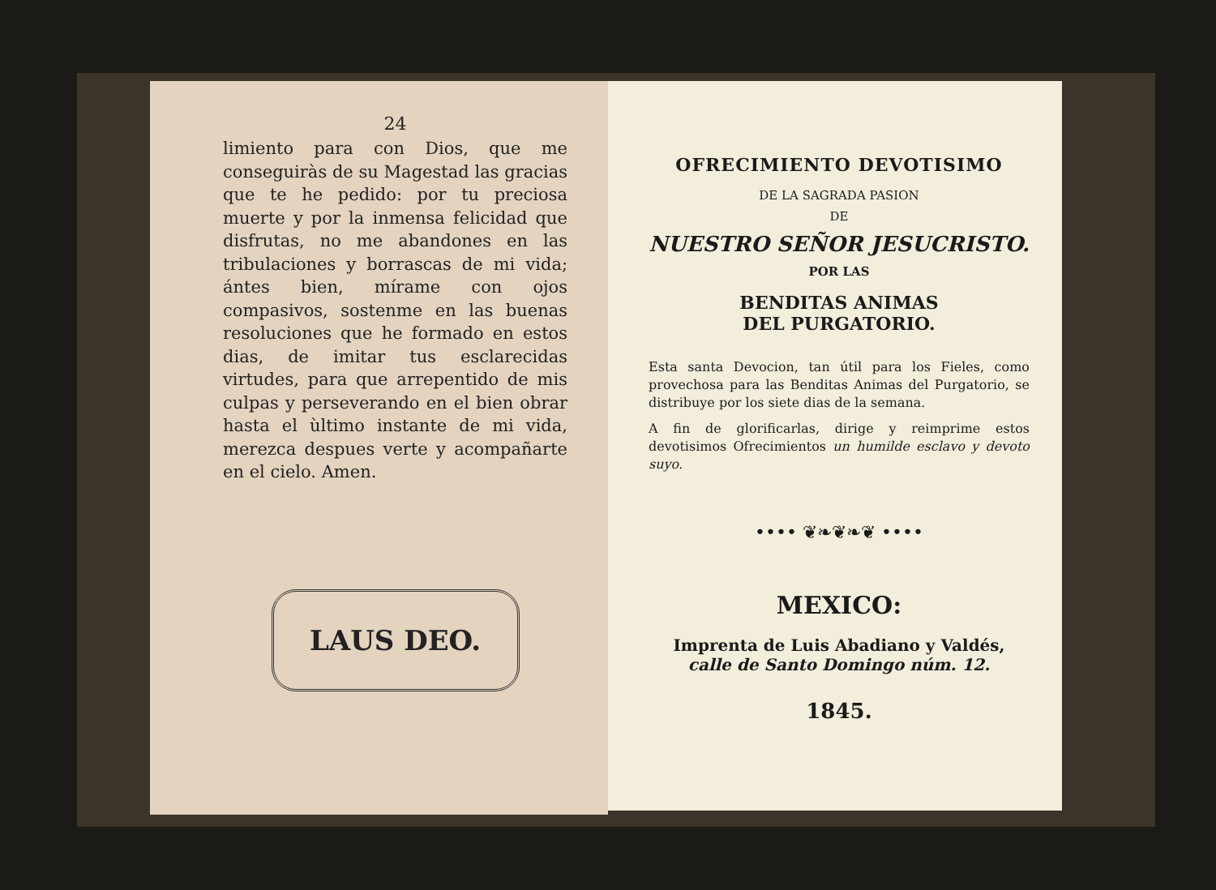24
limiento para con Dios, que me conseguiràs de su Magestad las gracias que te he pedido: por tu preciosa muerte y por la inmensa felicidad que disfrutas, no me abandones en las tribulaciones y borrascas de mi vida; ántes bien, mírame con ojos compasivos, sostenme en las buenas resoluciones que he formado en estos dias, de imitar tus esclarecidas virtudes, para que arrepentido de mis culpas y perseverando en el bien obrar hasta el ùltimo instante de mi vida, merezca despues verte y acompañarte en el cielo. Amen.
LAUS DEO.
OFRECIMIENTO DEVOTISIMO
DE LA SAGRADA PASION
DE
NUESTRO SEÑOR JESUCRISTO.
POR LAS
BENDITAS ANIMAS
DEL PURGATORIO.
Esta santa Devocion, tan útil para los Fieles, como provechosa para las Benditas Animas del Purgatorio, se distribuye por los siete dias de la semana.
A fin de glorificarlas, dirige y reimprime estos devotisimos Ofrecimientos un humilde esclavo y devoto suyo.
•••• ❦❧❦❧❦ ••••
MEXICO:
Imprenta de Luis Abadiano y Valdés,
calle de Santo Domingo núm. 12.
1845.